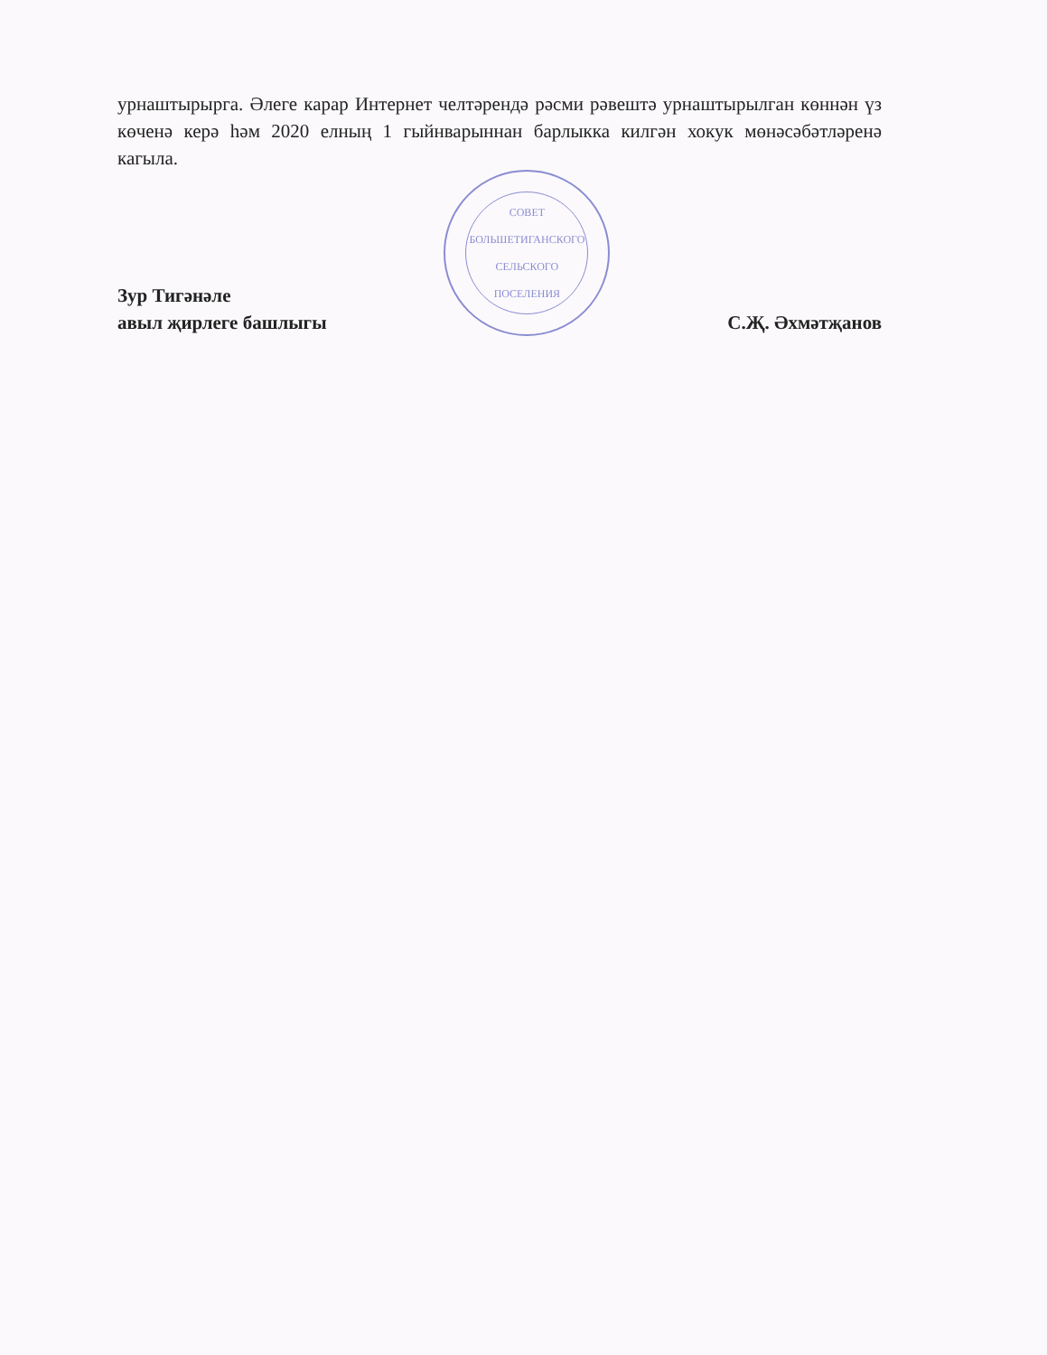урнаштырырга. Әлеге карар Интернет челтәрендә рәсми рәвештә урнаштырылган көннән үз көченә керә һәм 2020 елның 1 гыйнварыннан барлыкка килгән хокук мөнәсәбәтләренә кагыла.
Зур Тигәнәле
авыл җирлеге башлыгы
СОВЕТ
БОЛЬШЕТИГАНСКОГО
СЕЛЬСКОГО
ПОСЕЛЕНИЯ
С.Җ. Әхмәтҗанов